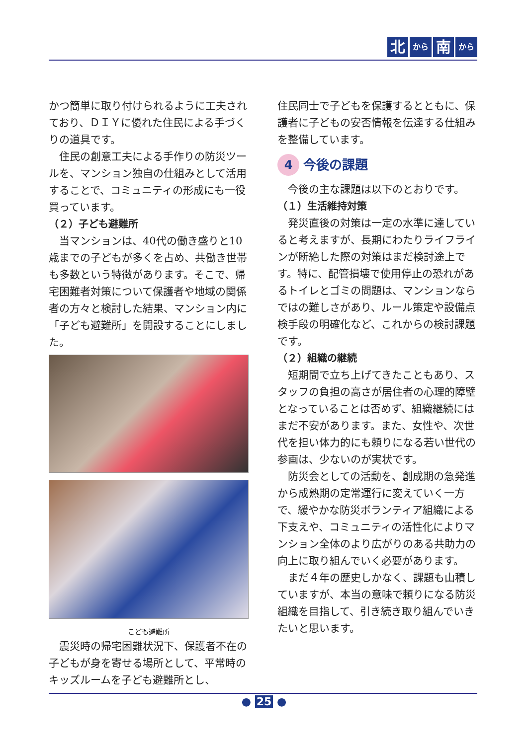北から 南 から
かつ簡単に取り付けられるように工夫されており、ＤＩＹに優れた住民による手づくりの道具です。
住民の創意工夫による手作りの防災ツールを、マンション独自の仕組みとして活用することで、コミュニティの形成にも一役買っています。
（２）子ども避難所
当マンションは、40代の働き盛りと10歳までの子どもが多くを占め、共働き世帯も多数という特徴があります。そこで、帰宅困難者対策について保護者や地域の関係者の方々と検討した結果、マンション内に「子ども避難所」を開設することにしました。
こども避難所
震災時の帰宅困難状況下、保護者不在の子どもが身を寄せる場所として、平常時のキッズルームを子ども避難所とし、
住民同士で子どもを保護するとともに、保護者に子どもの安否情報を伝達する仕組みを整備しています。
4 今後の課題
今後の主な課題は以下のとおりです。
（１）生活維持対策
発災直後の対策は一定の水準に達していると考えますが、長期にわたりライフラインが断絶した際の対策はまだ検討途上です。特に、配管損壊で使用停止の恐れがあるトイレとゴミの問題は、マンションならではの難しさがあり、ルール策定や設備点検手段の明確化など、これからの検討課題です。
（２）組織の継続
短期間で立ち上げてきたこともあり、スタッフの負担の高さが居住者の心理的障壁となっていることは否めず、組織継続にはまだ不安があります。また、女性や、次世代を担い体力的にも頼りになる若い世代の参画は、少ないのが実状です。
防災会としての活動を、創成期の急発進から成熟期の定常運行に変えていく一方で、緩やかな防災ボランティア組織による下支えや、コミュニティの活性化によりマンション全体のより広がりのある共助力の向上に取り組んでいく必要があります。
まだ４年の歴史しかなく、課題も山積していますが、本当の意味で頼りになる防災組織を目指して、引き続き取り組んでいきたいと思います。
● 25 ●